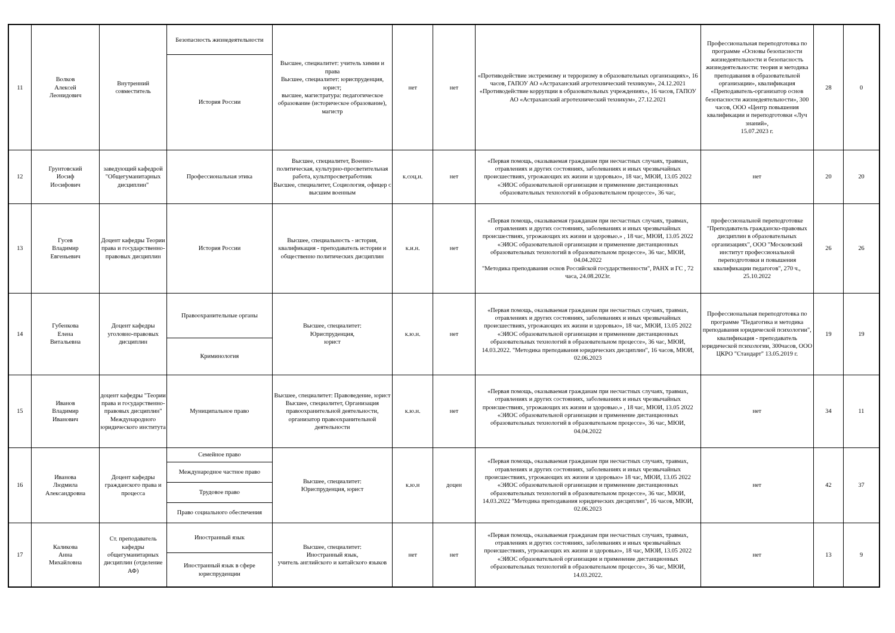| 11 | Волков Алексей Леонидович | Внутренний совместитель | Безопасность жизнедеятельности | Высшее, специалитет: учитель химии и права Высшее, специалитет: юриспруденция, юрист; высшее, магистратура: педагогическое образование (историческое образование), магистр | нет | нет | «Противодействие экстремизму и терроризму в образовательных организациях», 16 часов, ГАПОУ АО «Астраханский агротехнический техникум», 24.12.2021 «Противодействие коррупции в образовательных учреждениях», 16 часов, ГАПОУ АО «Астраханский агротехнический техникум», 27.12.2021 | Профессиональная переподготовка по программе «Основы безопасности жизнедеятельности и безопасность жизнедеятельности: теория и методика преподавания в образовательной организации», квалификация «Преподаватель-организатор основ безопасности жизнедеятельности», 300 часов, ООО «Центр повышения квалификации и переподготовки «Луч знаний», 15.07.2023 г. | 28 | 0 |
| | | | История России | | | | | | | |
| 12 | Грунтовский Иосиф Иосифович | заведующий кафедрой "Общегуманитарных дисциплин" | Профессиональная этика | Высшее, специалитет, Военно-политическая, культурно-просветительная работа, культпросветработник Высшее, специалитет, Социология, офицер с высшим военным | к.соц.н. | нет | «Первая помощь, оказываемая гражданам при несчастных случаях, травмах, отравлениях и других состояниях, заболеваниях и иных чрезвычайных происшествиях, угрожающих их жизни и здоровью», 18 час, МЮИ, 13.05 2022 «ЭИОС образовательной организации и применение дистанционных образовательных технологий в образовательном процессе», 36 час, | нет | 20 | 20 |
| 13 | Гусев Владимир Евгеньевич | Доцент кафедры Теории права и государственно-правовых дисциплин | История России | Высшее, специальность - история, квалификация - преподаватель истории и общественно политических дисциплин | к.и.н. | нет | «Первая помощь, оказываемая гражданам при несчастных случаях, травмах, отравлениях и других состояниях, заболеваниях и иных чрезвычайных происшествиях, угрожающих их жизни и здоровью.» , 18 час, МЮИ, 13.05 2022 «ЭИОС образовательной организации и применение дистанционных образовательных технологий в образовательном процессе», 36 час, МЮИ, 04.04.2022 "Методика преподавания основ Российской государственности", РАНХ и ГС , 72 часа, 24.08.2023г. | профессиональной переподготовке "Преподаватель гражданско-правовых дисциплин в образовательных организациях", ООО "Московский институт профессиональной переподготовки и повышения квалификации педагогов", 270 ч., 25.10.2022 | 26 | 26 |
| 14 | Губенкова Елена Витальевна | Доцент кафедры уголовно-правовых дисциплин | Правоохранительные органы | Высшее, специалитет: Юриспруденция, юрист | к.ю.н. | нет | «Первая помощь, оказываемая гражданам при несчастных случаях, травмах, отравлениях и других состояниях, заболеваниях и иных чрезвычайных происшествиях, угрожающих их жизни и здоровью», 18 час, МЮИ, 13.05 2022 «ЭИОС образовательной организации и применение дистанционных образовательных технологий в образовательном процессе», 36 час, МЮИ, 14.03.2022. "Методика преподавания юридических дисциплин", 16 часов, МЮИ, 02.06.2023 | Профессиональная переподготовка по программе "Педагогика и методика преподавания юридической психологии", квалификация - преподаватель юридической психологии, 300часов, ООО ЦКРО "Стандарт" 13.05.2019 г. | 19 | 19 |
| | | | Криминология | | | | | | | |
| 15 | Иванов Владимир Иванович | доцент кафедры "Теории права и государственно-правовых дисциплин" Международного юридического института | Муниципальное право | Высшее, специалитет: Правоведение, юрист Высшее, специалитет, Организация правоохранительной деятельности, организатор правоохранительной деятельности | к.ю.н. | нет | «Первая помощь, оказываемая гражданам при несчастных случаях, травмах, отравлениях и других состояниях, заболеваниях и иных чрезвычайных происшествиях, угрожающих их жизни и здоровью.» , 18 час, МЮИ, 13.05 2022 «ЭИОС образовательной организации и применение дистанционных образовательных технологий в образовательном процессе», 36 час, МЮИ, 04.04.2022 | нет | 34 | 11 |
| 16 | Иванова Людмила Александровна | Доцент кафедры гражданского права и процесса | Семейное право | Высшее, специалитет: Юриспруденция, юрист | к.ю.н | доцен | «Первая помощь, оказываемая гражданам при несчастных случаях, травмах, отравлениях и других состояниях, заболеваниях и иных чрезвычайных происшествиях, угрожающих их жизни и здоровью» 18 час, МЮИ, 13.05 2022 «ЭИОС образовательной организации и применение дистанционных образовательных технологий в образовательном процессе», 36 час, МЮИ, 14.03.2022 "Методика преподавания юридических дисциплин", 16 часов, МЮИ, 02.06.2023 | нет | 42 | 37 |
| | | | Международное частное право | | | | | | | |
| | | | Трудовое право | | | | | | | |
| | | | Право социального обеспечения | | | | | | | |
| 17 | Каликова Анна Михайловна | Ст. преподаватель кафедры общегуманитарных дисциплин (отделение АФ) | Иностранный язык | Высшее, специалитет: Иностранный язык, учитель английского и китайского языков | нет | нет | «Первая помощь, оказываемая гражданам при несчастных случаях, травмах, отравлениях и других состояниях, заболеваниях и иных чрезвычайных происшествиях, угрожающих их жизни и здоровью», 18 час, МЮИ, 13.05 2022 «ЭИОС образовательной организации и применение дистанционных образовательных технологий в образовательном процессе», 36 час, МЮИ, 14.03.2022. | нет | 13 | 9 |
| | | | Иностранный язык в сфере юриспруденции | | | | | | | |